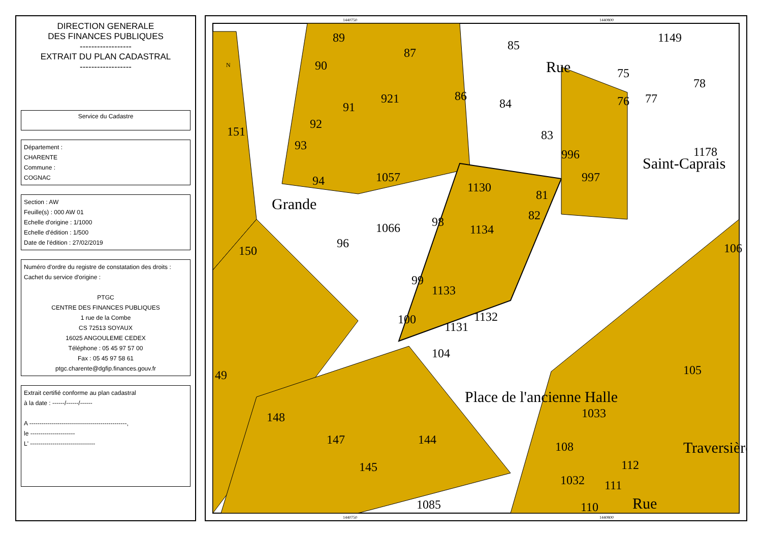DIRECTION GENERALE
DES FINANCES PUBLIQUES
------------------
EXTRAIT DU PLAN CADASTRAL
------------------
Service du Cadastre
Département :
CHARENTE
Commune :
COGNAC
Section : AW
Feuille(s) : 000 AW 01
Echelle d'origine : 1/1000
Echelle d'édition : 1/500
Date de l'édition : 27/02/2019
Numéro d'ordre du registre de constatation des droits :
Cachet du service d'origine :
PTGC
CENTRE DES FINANCES PUBLIQUES
1 rue de la Combe
CS 72513 SOYAUX
16025 ANGOULEME CEDEX
Téléphone : 05 45 97 57 00
Fax : 05 45 97 58 61
ptgc.charente@dgfip.finances.gouv.fr
Extrait certifié conforme au plan cadastral
à la date : ------/------/------
A ------------------------------------------------,
le ----------------------
L' --------------------------------
89
87
85
90
86
84
151
92
93
1057
1130
83
996
997
81
82
94
98
1134
1066
150
96
99
1133
100
1131
1132
104
49
148
147
144
145
1085
105
1033
108
1032
111
112
110
1149
75
78
76
77
1178
106
91
921
Place de l'ancienne Halle
Grande
Saint-Caprais
Rue
Traversière
Rue
1440750
1440800
1440750
1440800
N